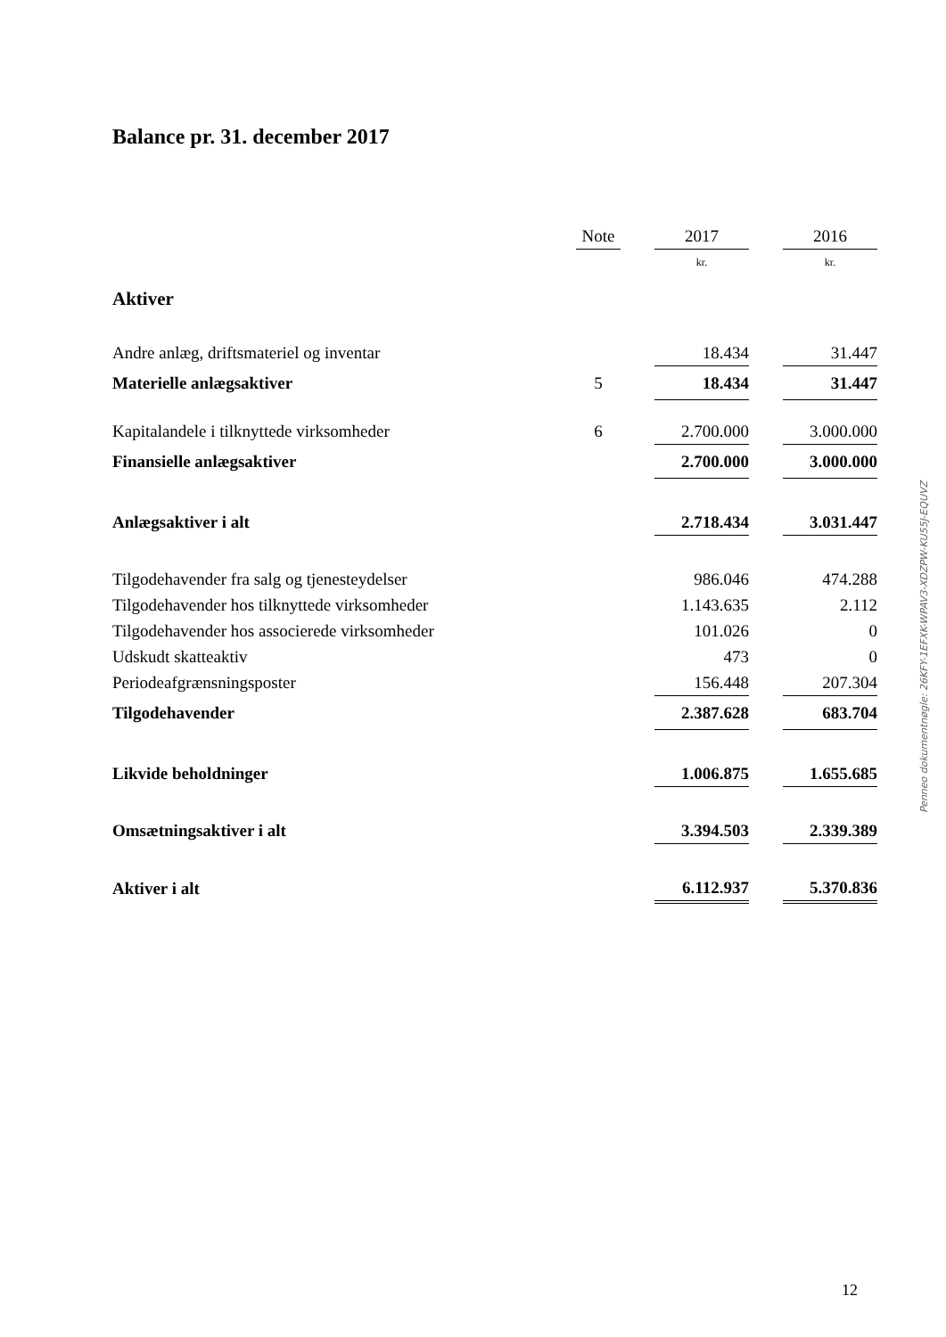Balance pr. 31. december 2017
| | Note | | 2017 | | 2016 |
| --- | --- | --- | --- | --- | --- |
| | | | kr. | | kr. |
| Aktiver | | | | | |
| Andre anlæg, driftsmateriel og inventar | | | 18.434 | | 31.447 |
| Materielle anlægsaktiver | 5 | | 18.434 | | 31.447 |
| Kapitalandele i tilknyttede virksomheder | 6 | | 2.700.000 | | 3.000.000 |
| Finansielle anlægsaktiver | | | 2.700.000 | | 3.000.000 |
| Anlægsaktiver i alt | | | 2.718.434 | | 3.031.447 |
| Tilgodehavender fra salg og tjenesteydelser | | | 986.046 | | 474.288 |
| Tilgodehavender hos tilknyttede virksomheder | | | 1.143.635 | | 2.112 |
| Tilgodehavender hos associerede virksomheder | | | 101.026 | | 0 |
| Udskudt skatteaktiv | | | 473 | | 0 |
| Periodeafgrænsningsposter | | | 156.448 | | 207.304 |
| Tilgodehavender | | | 2.387.628 | | 683.704 |
| Likvide beholdninger | | | 1.006.875 | | 1.655.685 |
| Omsætningsaktiver i alt | | | 3.394.503 | | 2.339.389 |
| Aktiver i alt | | | 6.112.937 | | 5.370.836 |
Penneo dokumentnøgle: 26KFY-1EFXK-WPAV3-XDZPW-KU55J-EQUVZ
12